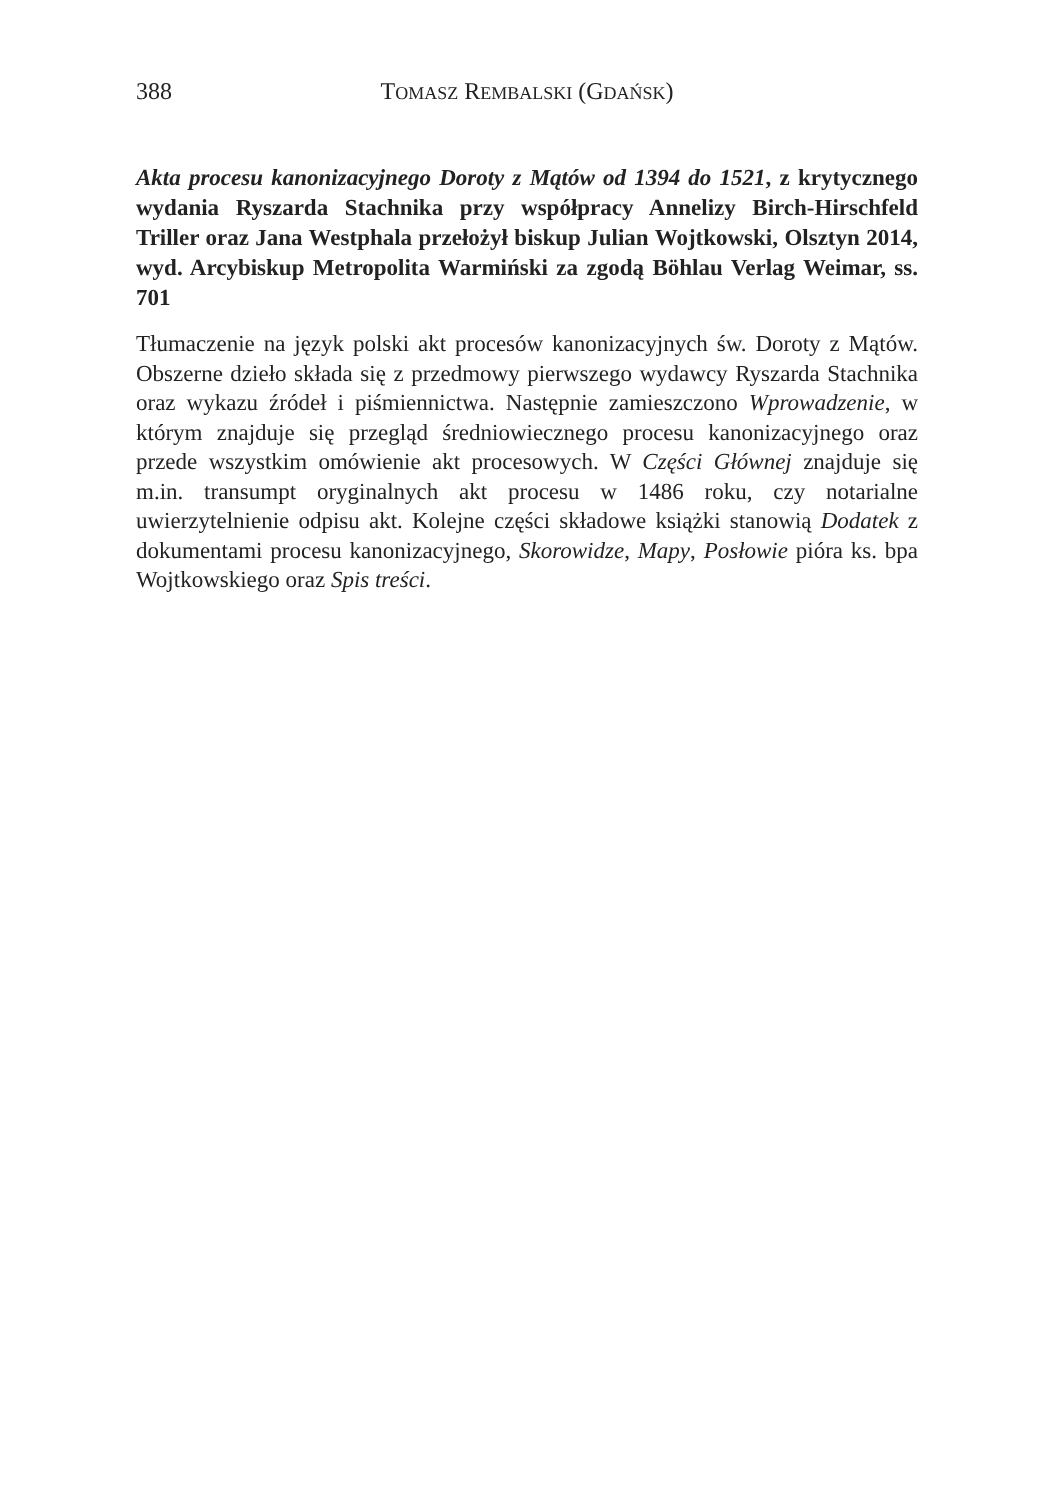388 TOMASZ REMBALSKI (GDAŃSK)
Akta procesu kanonizacyjnego Doroty z Mątów od 1394 do 1521, z krytycznego wydania Ryszarda Stachnika przy współpracy Annelizy Birch-Hirschfeld Triller oraz Jana Westphala przełożył biskup Julian Wojtkowski, Olsztyn 2014, wyd. Arcybiskup Metropolita Warmiński za zgodą Böhlau Verlag Weimar, ss. 701
Tłumaczenie na język polski akt procesów kanonizacyjnych św. Doroty z Mątów. Obszerne dzieło składa się z przedmowy pierwszego wydawcy Ryszarda Stachnika oraz wykazu źródeł i piśmiennictwa. Następnie zamieszczono Wprowadzenie, w którym znajduje się przegląd średniowiecznego procesu kanonizacyjnego oraz przede wszystkim omówienie akt procesowych. W Części Głównej znajduje się m.in. transumpt oryginalnych akt procesu w 1486 roku, czy notarialne uwierzytelnienie odpisu akt. Kolejne części składowe książki stanowią Dodatek z dokumentami procesu kanonizacyjnego, Skorowidze, Mapy, Posłowie pióra ks. bpa Wojtkowskiego oraz Spis treści.